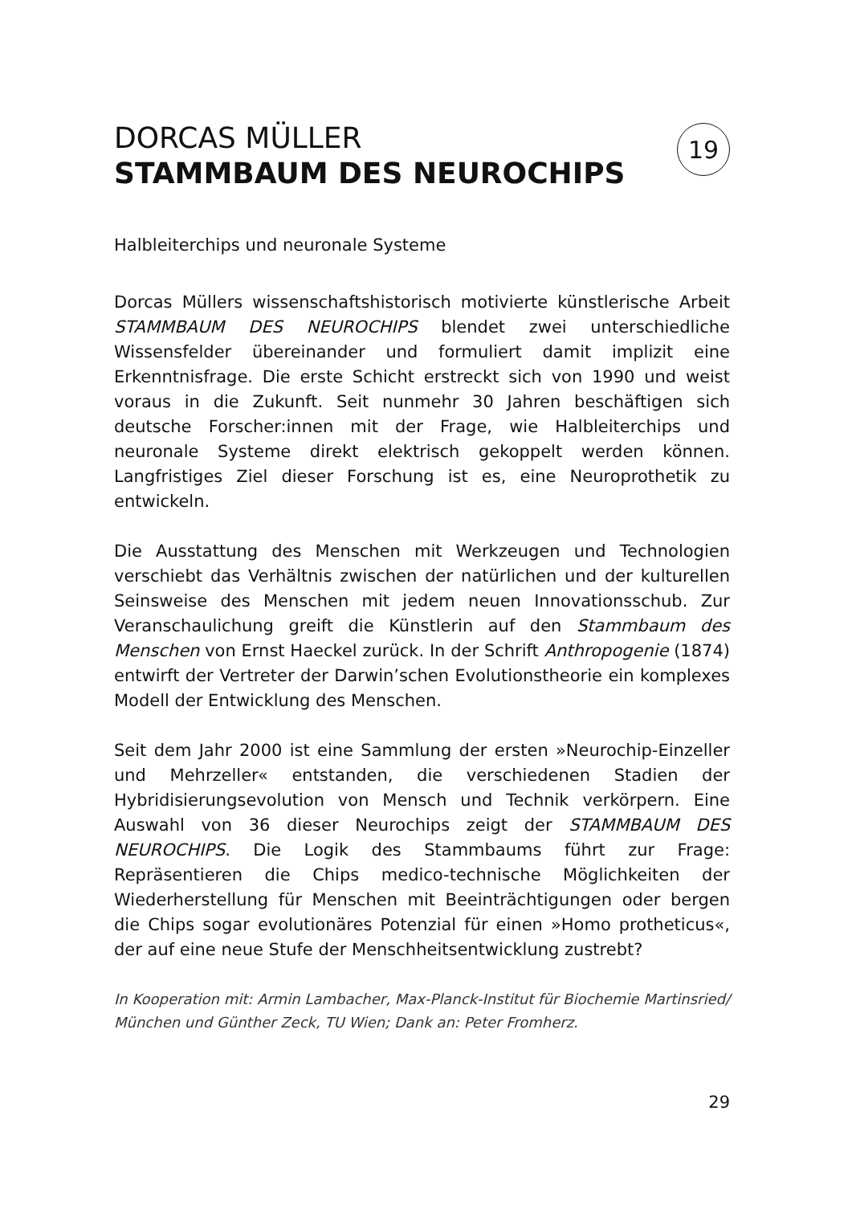DORCAS MÜLLER
STAMMBAUM DES NEUROCHIPS
19
Halbleiterchips und neuronale Systeme
Dorcas Müllers wissenschaftshistorisch motivierte künstlerische Arbeit STAMMBAUM DES NEUROCHIPS blendet zwei unterschiedliche Wissensfelder übereinander und formuliert damit implizit eine Erkenntnisfrage. Die erste Schicht erstreckt sich von 1990 und weist voraus in die Zukunft. Seit nunmehr 30 Jahren beschäftigen sich deutsche Forscher:innen mit der Frage, wie Halbleiterchips und neuronale Systeme direkt elektrisch gekoppelt werden können. Langfristiges Ziel dieser Forschung ist es, eine Neuroprothetik zu entwickeln.
Die Ausstattung des Menschen mit Werkzeugen und Technologien verschiebt das Verhältnis zwischen der natürlichen und der kulturellen Seinsweise des Menschen mit jedem neuen Innovationsschub. Zur Veranschaulichung greift die Künstlerin auf den Stammbaum des Menschen von Ernst Haeckel zurück. In der Schrift Anthropogenie (1874) entwirft der Vertreter der Darwin’schen Evolutionstheorie ein komplexes Modell der Entwicklung des Menschen.
Seit dem Jahr 2000 ist eine Sammlung der ersten »Neurochip-Einzeller und Mehrzeller« entstanden, die verschiedenen Stadien der Hybridisierungsevolution von Mensch und Technik verkörpern. Eine Auswahl von 36 dieser Neurochips zeigt der STAMMBAUM DES NEUROCHIPS. Die Logik des Stammbaums führt zur Frage: Repräsentieren die Chips medico-technische Möglichkeiten der Wiederherstellung für Menschen mit Beeinträchtigungen oder bergen die Chips sogar evolutionäres Potenzial für einen »Homo protheticus«, der auf eine neue Stufe der Menschheitsentwicklung zustrebt?
In Kooperation mit: Armin Lambacher, Max-Planck-Institut für Biochemie Martinsried/ München und Günther Zeck, TU Wien; Dank an: Peter Fromherz.
29